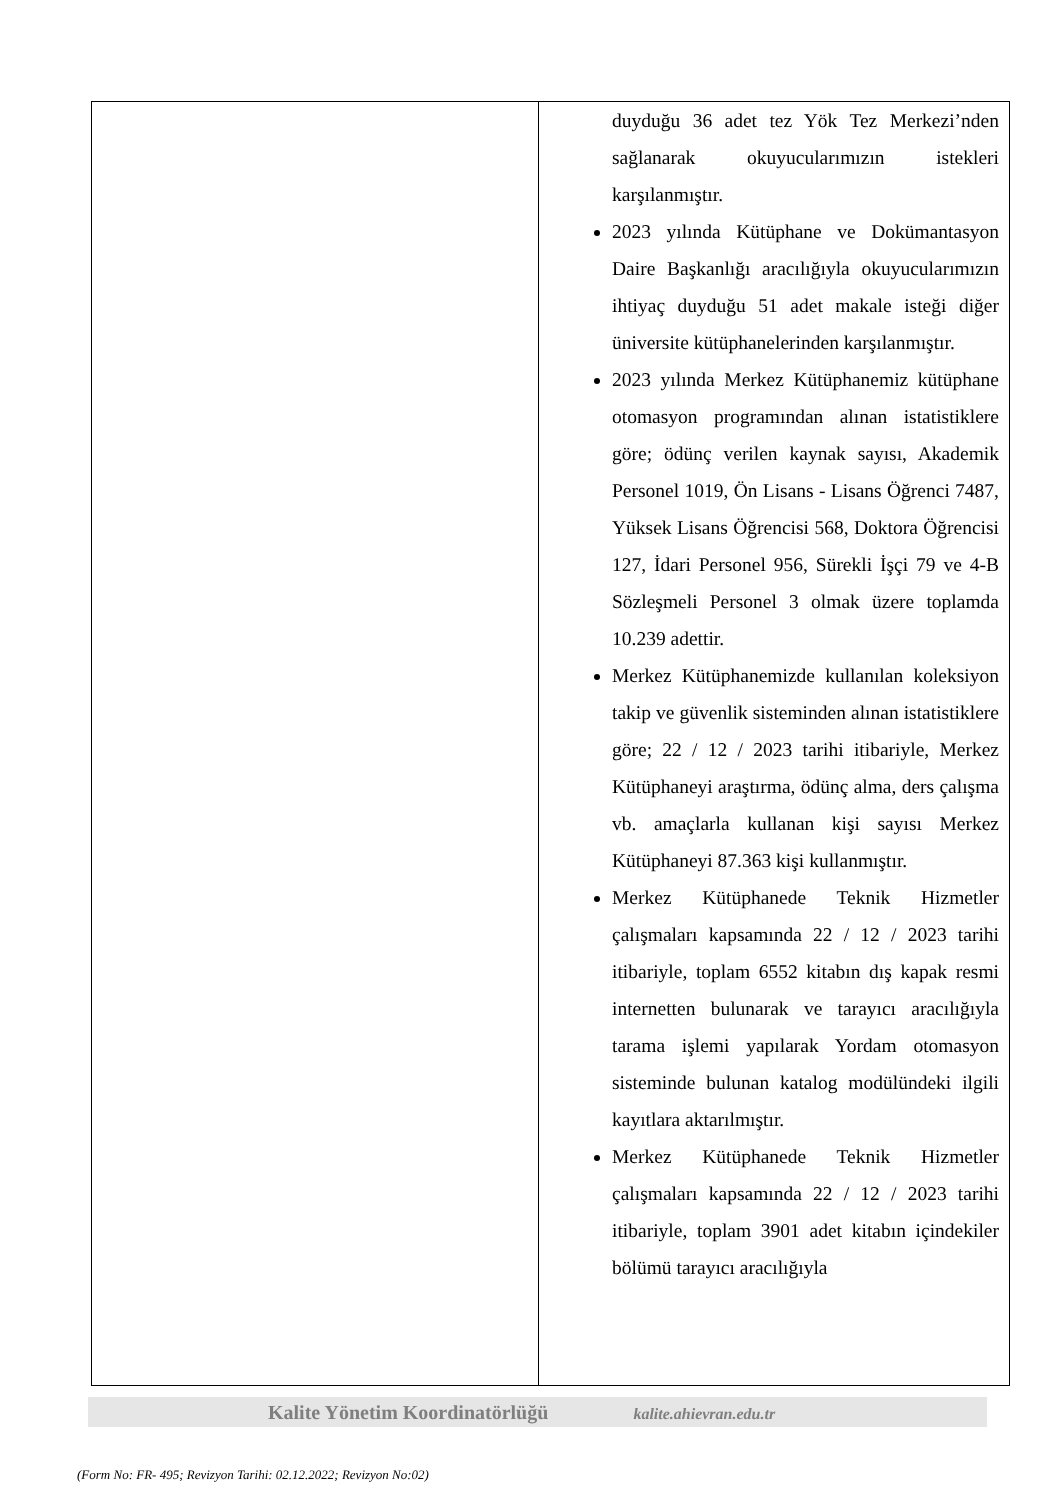| | duyduğu 36 adet tez Yök Tez Merkezi’nden sağlanarak okuyucularımızın istekleri karşılanmıştır. 2023 yılında Kütüphane ve Dokümantasyon Daire Başkanlığı aracılığıyla okuyucularımızın ihtiyaç duyduğu 51 adet makale isteği diğer üniversite kütüphanelerinden karşılanmıştır. 2023 yılında Merkez Kütüphanemiz kütüphane otomasyon programından alınan istatistiklere göre; ödünç verilen kaynak sayısı, Akademik Personel 1019, Ön Lisans - Lisans Öğrenci 7487, Yüksek Lisans Öğrencisi 568, Doktora Öğrencisi 127, İdari Personel 956, Sürekli İşçi 79 ve 4-B Sözleşmeli Personel 3 olmak üzere toplamda 10.239 adettir. Merkez Kütüphanemizde kullanılan koleksiyon takip ve güvenlik sisteminden alınan istatistiklere göre; 22 / 12 / 2023 tarihi itibariyle, Merkez Kütüphaneyi araştırma, ödünç alma, ders çalışma vb. amaçlarla kullanan kişi sayısı Merkez Kütüphaneyi 87.363 kişi kullanmıştır. Merkez Kütüphanede Teknik Hizmetler çalışmaları kapsamında 22 / 12 / 2023 tarihi itibariyle, toplam 6552 kitabın dış kapak resmi internetten bulunarak ve tarayıcı aracılığıyla tarama işlemi yapılarak Yordam otomasyon sisteminde bulunan katalog modülündeki ilgili kayıtlara aktarılmıştır. Merkez Kütüphanede Teknik Hizmetler çalışmaları kapsamında 22 / 12 / 2023 tarihi itibariyle, toplam 3901 adet kitabın içindekiler bölümü tarayıcı aracılığıyla |
Kalite Yönetim Koordinatörlüğü kalite.ahievran.edu.tr
(Form No: FR- 495; Revizyon Tarihi: 02.12.2022; Revizyon No:02)